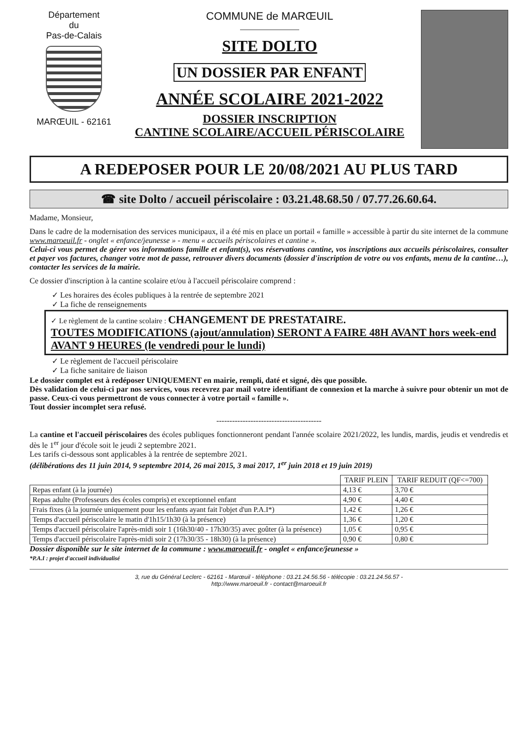Département
du
Pas-de-Calais
MARŒUIL - 62161
COMMUNE de MARŒUIL
SITE DOLTO
UN DOSSIER PAR ENFANT
ANNÉE SCOLAIRE 2021-2022
DOSSIER INSCRIPTION
CANTINE SCOLAIRE/ACCUEIL PÉRISCOLAIRE
A REDEPOSER POUR LE 20/08/2021 AU PLUS TARD
☎ site Dolto / accueil périscolaire : 03.21.48.68.50 / 07.77.26.60.64.
Madame, Monsieur,
Dans le cadre de la modernisation des services municipaux, il a été mis en place un portail « famille » accessible à partir du site internet de la commune www.maroeuil.fr - onglet « enfance/jeunesse » - menu « accueils périscolaires et cantine ».
Celui-ci vous permet de gérer vos informations famille et enfant(s), vos réservations cantine, vos inscriptions aux accueils périscolaires, consulter et payer vos factures, changer votre mot de passe, retrouver divers documents (dossier d'inscription de votre ou vos enfants, menu de la cantine…), contacter les services de la mairie.
Ce dossier d'inscription à la cantine scolaire et/ou à l'accueil périscolaire comprend :
✓ Les horaires des écoles publiques à la rentrée de septembre 2021
✓ La fiche de renseignements
✓ Le règlement de la cantine scolaire : CHANGEMENT DE PRESTATAIRE.
TOUTES MODIFICATIONS (ajout/annulation) SERONT A FAIRE 48H AVANT hors week-end AVANT 9 HEURES (le vendredi pour le lundi)
✓ Le règlement de l'accueil périscolaire
✓ La fiche sanitaire de liaison
Le dossier complet est à redéposer UNIQUEMENT en mairie, rempli, daté et signé, dès que possible.
Dès validation de celui-ci par nos services, vous recevrez par mail votre identifiant de connexion et la marche à suivre pour obtenir un mot de passe. Ceux-ci vous permettront de vous connecter à votre portail « famille ».
Tout dossier incomplet sera refusé.
----------------------------------------
La cantine et l'accueil périscolaires des écoles publiques fonctionneront pendant l'année scolaire 2021/2022, les lundis, mardis, jeudis et vendredis et dès le 1<sup>er</sup> jour d'école soit le jeudi 2 septembre 2021.
Les tarifs ci-dessous sont applicables à la rentrée de septembre 2021.
(délibérations des 11 juin 2014, 9 septembre 2014, 26 mai 2015, 3 mai 2017, 1<sup>er</sup> juin 2018 et 19 juin 2019)
| | TARIF PLEIN | TARIF REDUIT (QF<=700) |
| --- | --- | --- |
| Repas enfant (à la journée) | 4,13 € | 3,70 € |
| Repas adulte (Professeurs des écoles compris) et exceptionnel enfant | 4,90 € | 4,40 € |
| Frais fixes (à la journée uniquement pour les enfants ayant fait l'objet d'un P.A.I*) | 1,42 € | 1,26 € |
| Temps d'accueil périscolaire le matin d'1h15/1h30 (à la présence) | 1,36 € | 1,20 € |
| Temps d'accueil périscolaire l'après-midi soir 1 (16h30/40 - 17h30/35) avec goûter (à la présence) | 1,05 € | 0,95 € |
| Temps d'accueil périscolaire l'après-midi soir 2 (17h30/35 - 18h30) (à la présence) | 0,90 € | 0,80 € |
Dossier disponible sur le site internet de la commune : www.maroeuil.fr - onglet « enfance/jeunesse »
*P.A.I : projet d'accueil individualisé
3, rue du Général Leclerc - 62161 - Marœuil - téléphone : 03.21.24.56.56 - télécopie : 03.21.24.56.57 -
http://www.maroeuil.fr - contact@maroeuil.fr